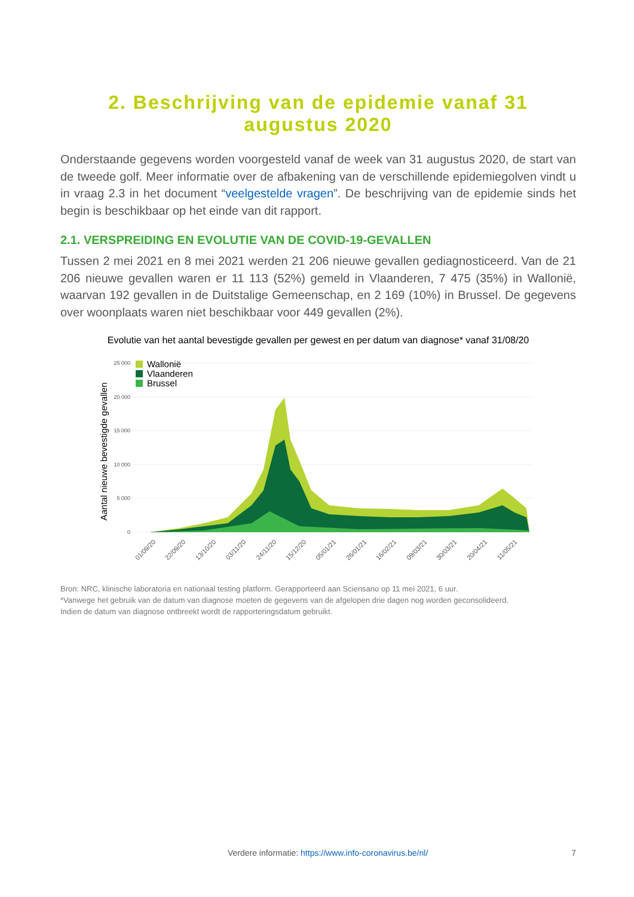2. Beschrijving van de epidemie vanaf 31
augustus 2020
Onderstaande gegevens worden voorgesteld vanaf de week van 31 augustus 2020, de start van de tweede golf. Meer informatie over de afbakening van de verschillende epidemiegolven vindt u in vraag 2.3 in het document “veelgestelde vragen”. De beschrijving van de epidemie sinds het begin is beschikbaar op het einde van dit rapport.
2.1. VERSPREIDING EN EVOLUTIE VAN DE COVID-19-GEVALLEN
Tussen 2 mei 2021 en 8 mei 2021 werden 21 206 nieuwe gevallen gediagnosticeerd. Van de 21 206 nieuwe gevallen waren er 11 113 (52%) gemeld in Vlaanderen, 7 475 (35%) in Wallonië, waarvan 192 gevallen in de Duitstalige Gemeenschap, en 2 169 (10%) in Brussel. De gegevens over woonplaats waren niet beschikbaar voor 449 gevallen (2%).
Evolutie van het aantal bevestigde gevallen per gewest en per datum van diagnose* vanaf 31/08/20
25 000
20 000
15 000
10 000
5 000
0
Aantal nieuwe bevestigde gevallen
Wallonië
Vlaanderen
Brussel
01/09/20
22/09/20
13/10/20
03/11/20
24/11/20
15/12/20
05/01/21
26/01/21
16/02/21
09/03/21
30/03/21
20/04/21
11/05/21
Bron: NRC, klinische laboratoria en nationaal testing platform. Gerapporteerd aan Sciensano op 11 mei 2021, 6 uur.
*Vanwege het gebruik van de datum van diagnose moeten de gegevens van de afgelopen drie dagen nog worden geconsolideerd.
Indien de datum van diagnose ontbreekt wordt de rapporteringsdatum gebruikt.
Verdere informatie: https://www.info-coronavirus.be/nl/ 7